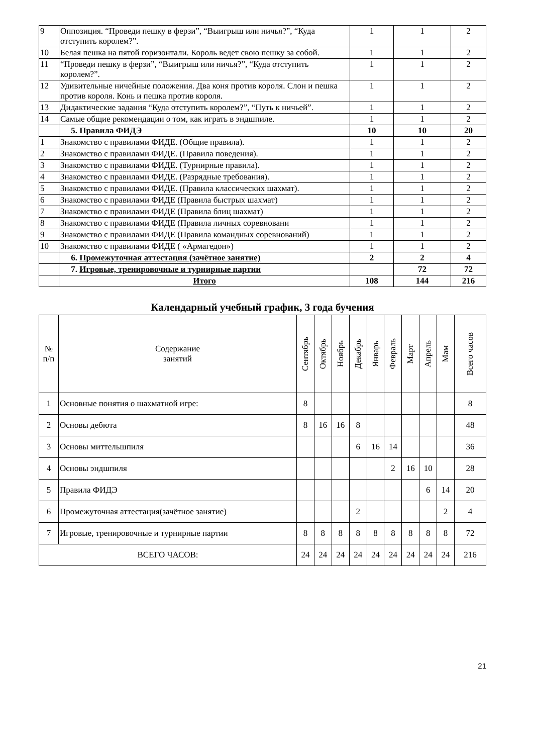| 9 | Оппозиция. “Проведи пешку в ферзи”, “Выигрыш или ничья?”, “Куда отступить королем?”. | 1 | 1 | 2 |
| 10 | Белая пешка на пятой горизонтали. Король ведет свою пешку за собой. | 1 | 1 | 2 |
| 11 | “Проведи пешку в ферзи”, “Выигрыш или ничья?”, “Куда отступить королем?”. | 1 | 1 | 2 |
| 12 | Удивительные ничейные положения. Два коня против короля. Слон и пешка против короля. Конь и пешка против короля. | 1 | 1 | 2 |
| 13 | Дидактические задания “Куда отступить королем?”, “Путь к ничьей”. | 1 | 1 | 2 |
| 14 | Самые общие рекомендации о том, как играть в эндшпиле. | 1 | 1 | 2 |
| | 5. Правила ФИДЭ | 10 | 10 | 20 |
| 1 | Знакомство с правилами ФИДЕ. (Общие правила). | 1 | 1 | 2 |
| 2 | Знакомство с правилами ФИДЕ. (Правила поведения). | 1 | 1 | 2 |
| 3 | Знакомство с правилами ФИДЕ. (Турнирные правила). | 1 | 1 | 2 |
| 4 | Знакомство с правилами ФИДЕ. (Разрядные требования). | 1 | 1 | 2 |
| 5 | Знакомство с правилами ФИДЕ. (Правила классических шахмат). | 1 | 1 | 2 |
| 6 | Знакомство с правилами ФИДЕ (Правила быстрых шахмат) | 1 | 1 | 2 |
| 7 | Знакомство с правилами ФИДЕ (Правила блиц шахмат) | 1 | 1 | 2 |
| 8 | Знакомство с правилами ФИДЕ (Правила личных соревновани | 1 | 1 | 2 |
| 9 | Знакомство с правилами ФИДЕ (Правила командных соревнований) | 1 | 1 | 2 |
| 10 | Знакомство с правилами ФИДЕ ( «Армагедон») | 1 | 1 | 2 |
| | 6. Промежуточная аттестация (зачётное занятие) | 2 | 2 | 4 |
| | 7. Игровые, тренировочные и турнирные партии | | 72 | 72 |
| | Итого | 108 | 144 | 216 |
Календарный учебный график, 3 года бучения
| № п/п | Содержание занятий | Сентябрь | Октябрь | Ноябрь | Декабрь | Январь | Февраль | Март | Апрель | Мам | Всего часов |
| 1 | Основные понятия о шахматной игре: | 8 | | | | | | | | | 8 |
| 2 | Основы дебюта | 8 | 16 | 16 | 8 | | | | | | 48 |
| 3 | Основы миттельшпиля | | | | 6 | 16 | 14 | | | | 36 |
| 4 | Основы эндшпиля | | | | | | 2 | 16 | 10 | | 28 |
| 5 | Правила ФИДЭ | | | | | | | | 6 | 14 | 20 |
| 6 | Промежуточная аттестация(зачётное занятие) | | | | 2 | | | | | 2 | 4 |
| 7 | Игровые, тренировочные и турнирные партии | 8 | 8 | 8 | 8 | 8 | 8 | 8 | 8 | 8 | 72 |
| ВСЕГО ЧАСОВ: | | 24 | 24 | 24 | 24 | 24 | 24 | 24 | 24 | 24 | 216 |
21